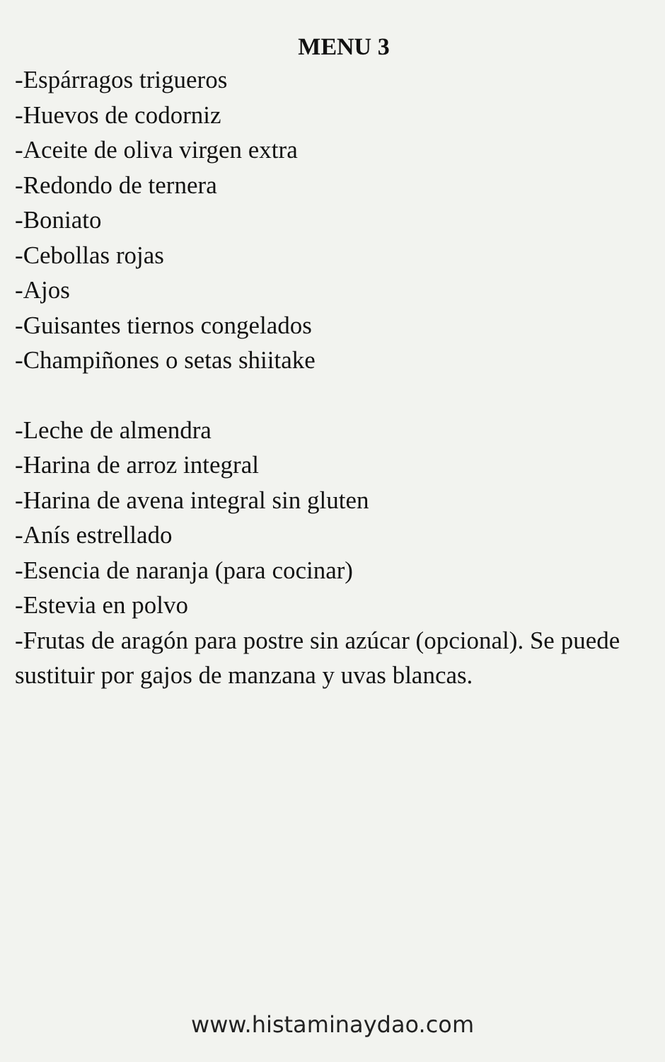MENU 3
-Espárragos trigueros
-Huevos de codorniz
-Aceite de oliva virgen extra
-Redondo de ternera
-Boniato
-Cebollas rojas
-Ajos
-Guisantes tiernos congelados
-Champiñones o setas shiitake
-Leche de almendra
-Harina de arroz integral
-Harina de avena integral sin gluten
-Anís estrellado
-Esencia de naranja (para cocinar)
-Estevia en polvo
-Frutas de aragón para postre sin azúcar (opcional). Se puede sustituir por gajos de manzana y uvas blancas.
www.histaminaydao.com